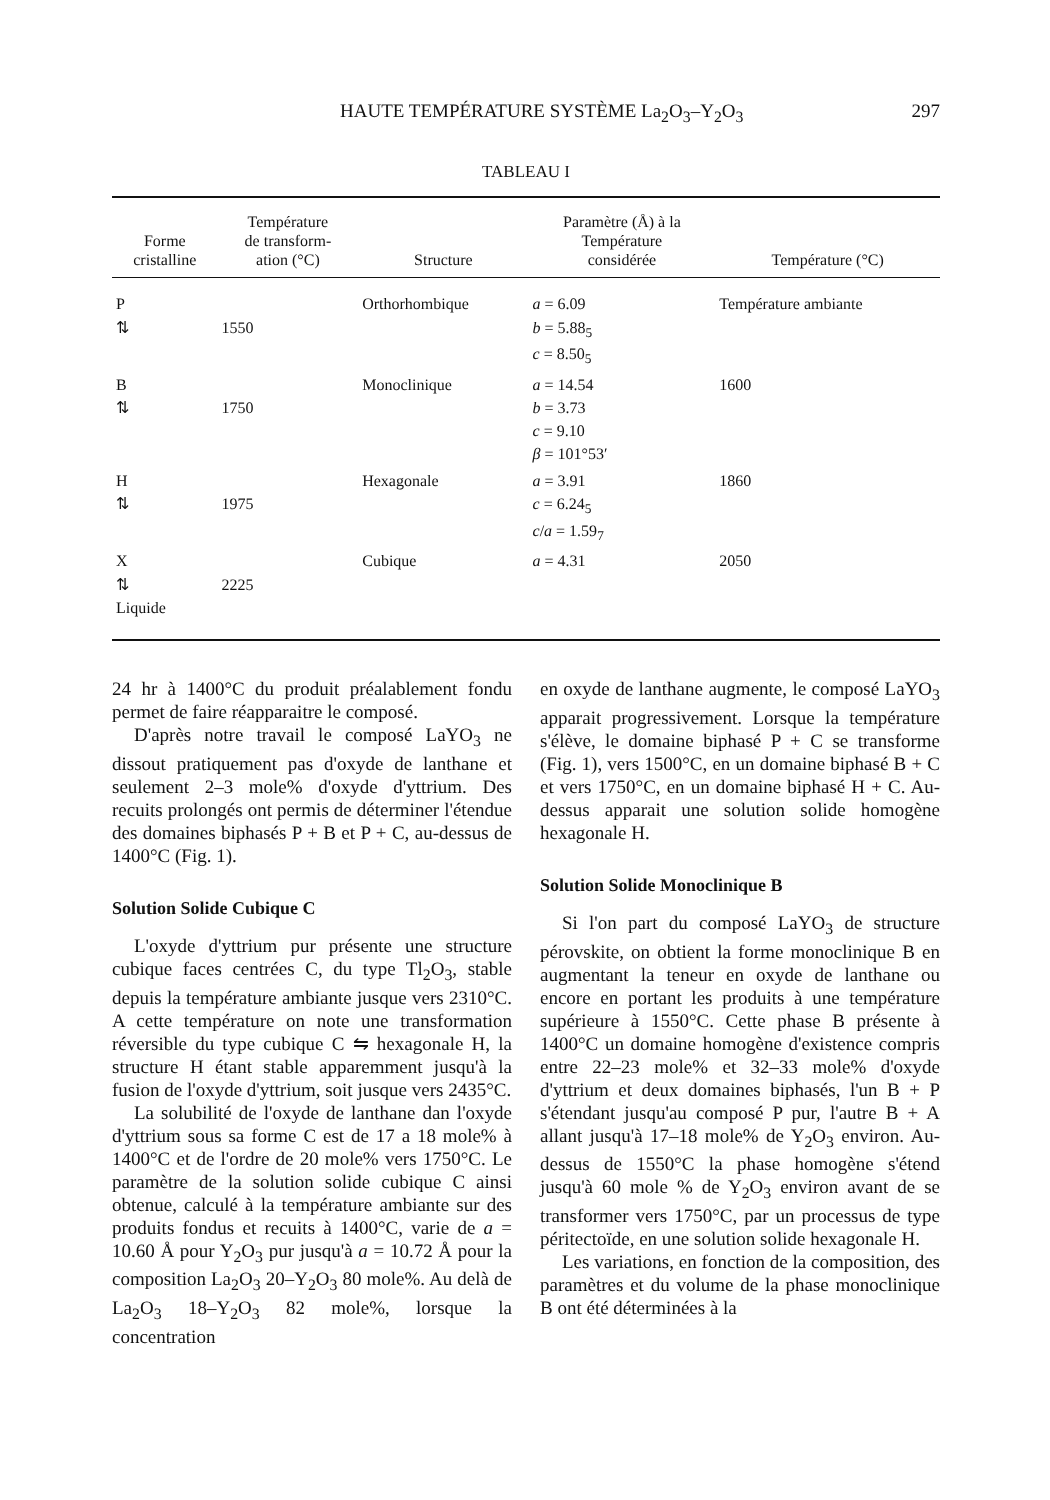HAUTE TEMPÉRATURE SYSTÈME La<sub>2</sub>O<sub>3</sub>–Y<sub>2</sub>O<sub>3</sub> 297
TABLEAU I
| Forme cristalline | Température de transform- ation (°C) | Structure | Paramètre (Å) à la Température considérée | Température (°C) |
| --- | --- | --- | --- | --- |
| P ⇅ | 1550 | Orthorhombique | a = 6.09 b = 5.88<sub>5</sub> c = 8.50<sub>5</sub> | Température ambiante |
| B ⇅ | 1750 | Monoclinique | a = 14.54 b = 3.73 c = 9.10 β = 101°53′ | 1600 |
| H ⇅ | 1975 | Hexagonale | a = 3.91 c = 6.24<sub>5</sub> c / a = 1.59<sub>7</sub> | 1860 |
| X ⇅ Liquide | 2225 | Cubique | a = 4.31 | 2050 |
24 hr à 1400°C du produit préalablement fondu permet de faire réapparaitre le composé.
D'après notre travail le composé LaYO<sub>3</sub> ne dissout pratiquement pas d'oxyde de lanthane et seulement 2–3 mole% d'oxyde d'yttrium. Des recuits prolongés ont permis de déterminer l'étendue des domaines biphasés P + B et P + C, au-dessus de 1400°C (Fig. 1).
Solution Solide Cubique C
L'oxyde d'yttrium pur présente une structure cubique faces centrées C, du type Tl<sub>2</sub>O<sub>3</sub>, stable depuis la température ambiante jusque vers 2310°C. A cette température on note une transformation réversible du type cubique C ⇋ hexagonale H, la structure H étant stable apparemment jusqu'à la fusion de l'oxyde d'yttrium, soit jusque vers 2435°C.
La solubilité de l'oxyde de lanthane dan l'oxyde d'yttrium sous sa forme C est de 17 a 18 mole% à 1400°C et de l'ordre de 20 mole% vers 1750°C. Le paramètre de la solution solide cubique C ainsi obtenue, calculé à la température ambiante sur des produits fondus et recuits à 1400°C, varie de a = 10.60 Å pour Y<sub>2</sub>O<sub>3</sub> pur jusqu'à a = 10.72 Å pour la composition La<sub>2</sub>O<sub>3</sub> 20–Y<sub>2</sub>O<sub>3</sub> 80 mole%. Au delà de La<sub>2</sub>O<sub>3</sub> 18–Y<sub>2</sub>O<sub>3</sub> 82 mole%, lorsque la concentration
en oxyde de lanthane augmente, le composé LaYO<sub>3</sub> apparait progressivement. Lorsque la température s'élève, le domaine biphasé P + C se transforme (Fig. 1), vers 1500°C, en un domaine biphasé B + C et vers 1750°C, en un domaine biphasé H + C. Au-dessus apparait une solution solide homogène hexagonale H.
Solution Solide Monoclinique B
Si l'on part du composé LaYO<sub>3</sub> de structure pérovskite, on obtient la forme monoclinique B en augmentant la teneur en oxyde de lanthane ou encore en portant les produits à une température supérieure à 1550°C. Cette phase B présente à 1400°C un domaine homogène d'existence compris entre 22–23 mole% et 32–33 mole% d'oxyde d'yttrium et deux domaines biphasés, l'un B + P s'étendant jusqu'au composé P pur, l'autre B + A allant jusqu'à 17–18 mole% de Y<sub>2</sub>O<sub>3</sub> environ. Au-dessus de 1550°C la phase homogène s'étend jusqu'à 60 mole % de Y<sub>2</sub>O<sub>3</sub> environ avant de se transformer vers 1750°C, par un processus de type péritectoïde, en une solution solide hexagonale H.
Les variations, en fonction de la composition, des paramètres et du volume de la phase monoclinique B ont été déterminées à la